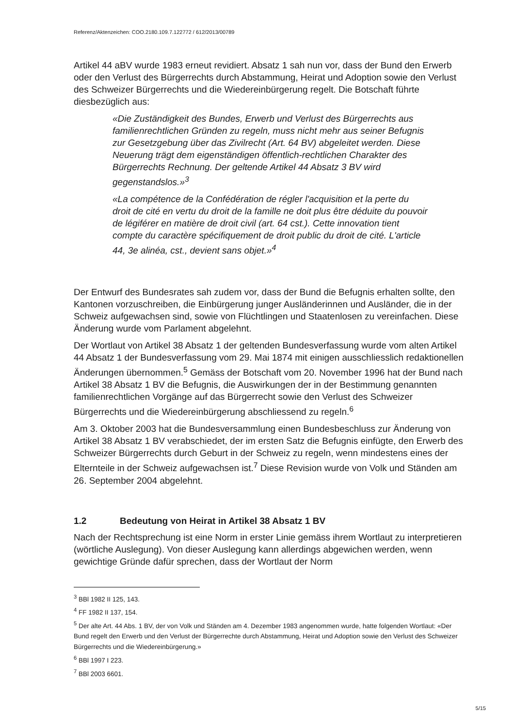Referenz/Aktenzeichen: COO.2180.109.7.122772 / 612/2013/00789
Artikel 44 aBV wurde 1983 erneut revidiert. Absatz 1 sah nun vor, dass der Bund den Erwerb oder den Verlust des Bürgerrechts durch Abstammung, Heirat und Adoption sowie den Verlust des Schweizer Bürgerrechts und die Wiedereinbürgerung regelt. Die Botschaft führte diesbezüglich aus:
«Die Zuständigkeit des Bundes, Erwerb und Verlust des Bürgerrechts aus familienrechtlichen Gründen zu regeln, muss nicht mehr aus seiner Befugnis zur Gesetzgebung über das Zivilrecht (Art. 64 BV) abgeleitet werden. Diese Neuerung trägt dem eigenständigen öffentlich-rechtlichen Charakter des Bürgerrechts Rechnung. Der geltende Artikel 44 Absatz 3 BV wird gegenstandslos.»<sup>3</sup>
«La compétence de la Confédération de régler l'acquisition et la perte du droit de cité en vertu du droit de la famille ne doit plus être déduite du pouvoir de légiférer en matière de droit civil (art. 64 cst.). Cette innovation tient compte du caractère spécifiquement de droit public du droit de cité. L'article 44, 3e alinéa, cst., devient sans objet.»<sup>4</sup>
Der Entwurf des Bundesrates sah zudem vor, dass der Bund die Befugnis erhalten sollte, den Kantonen vorzuschreiben, die Einbürgerung junger Ausländerinnen und Ausländer, die in der Schweiz aufgewachsen sind, sowie von Flüchtlingen und Staatenlosen zu vereinfachen. Diese Änderung wurde vom Parlament abgelehnt.
Der Wortlaut von Artikel 38 Absatz 1 der geltenden Bundesverfassung wurde vom alten Artikel 44 Absatz 1 der Bundesverfassung vom 29. Mai 1874 mit einigen ausschliesslich redaktionellen Änderungen übernommen.<sup>5</sup> Gemäss der Botschaft vom 20. November 1996 hat der Bund nach Artikel 38 Absatz 1 BV die Befugnis, die Auswirkungen der in der Bestimmung genannten familienrechtlichen Vorgänge auf das Bürgerrecht sowie den Verlust des Schweizer Bürgerrechts und die Wiedereinbürgerung abschliessend zu regeln.<sup>6</sup>
Am 3. Oktober 2003 hat die Bundesversammlung einen Bundesbeschluss zur Änderung von Artikel 38 Absatz 1 BV verabschiedet, der im ersten Satz die Befugnis einfügte, den Erwerb des Schweizer Bürgerrechts durch Geburt in der Schweiz zu regeln, wenn mindestens eines der Elternteile in der Schweiz aufgewachsen ist.<sup>7</sup> Diese Revision wurde von Volk und Ständen am 26. September 2004 abgelehnt.
1.2 Bedeutung von Heirat in Artikel 38 Absatz 1 BV
Nach der Rechtsprechung ist eine Norm in erster Linie gemäss ihrem Wortlaut zu interpretieren (wörtliche Auslegung). Von dieser Auslegung kann allerdings abgewichen werden, wenn gewichtige Gründe dafür sprechen, dass der Wortlaut der Norm
<sup>3</sup> BBl 1982 II 125, 143.
<sup>4</sup> FF 1982 II 137, 154.
<sup>5</sup> Der alte Art. 44 Abs. 1 BV, der von Volk und Ständen am 4. Dezember 1983 angenommen wurde, hatte folgenden Wortlaut: «Der Bund regelt den Erwerb und den Verlust der Bürgerrechte durch Abstammung, Heirat und Adoption sowie den Verlust des Schweizer Bürgerrechts und die Wiedereinbürgerung.»
<sup>6</sup> BBl 1997 I 223.
<sup>7</sup> BBl 2003 6601.
5/15